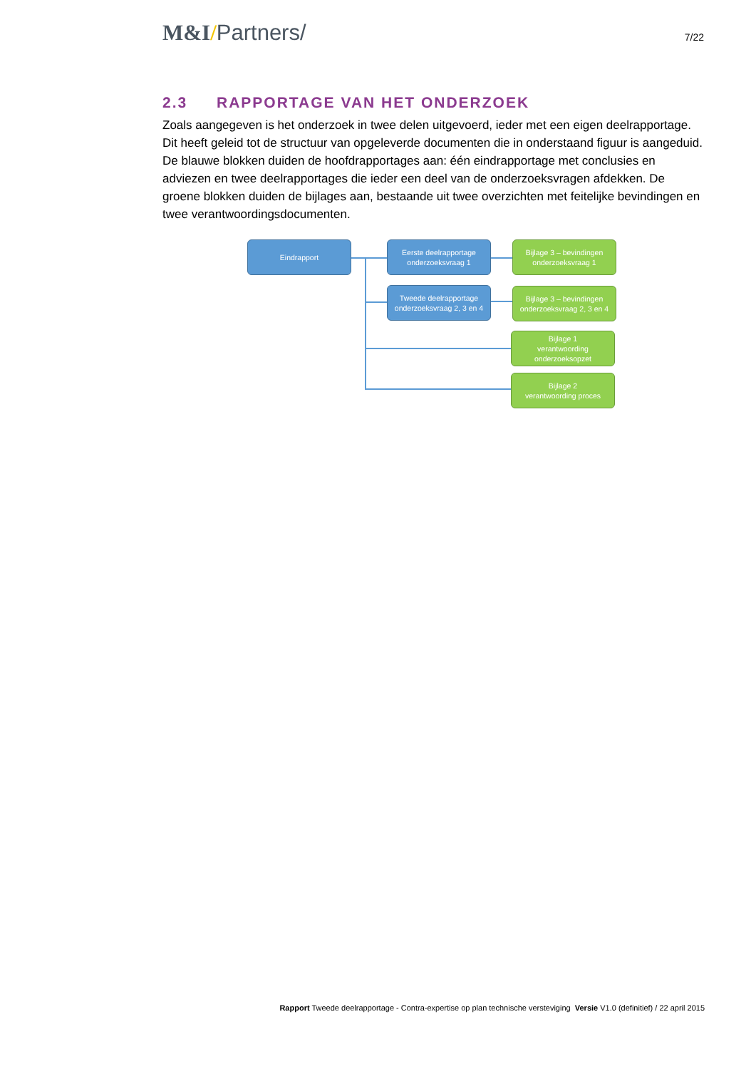M&I/Partners/
7/22
2.3 RAPPORTAGE VAN HET ONDERZOEK
Zoals aangegeven is het onderzoek in twee delen uitgevoerd, ieder met een eigen deelrapportage. Dit heeft geleid tot de structuur van opgeleverde documenten die in onderstaand figuur is aangeduid. De blauwe blokken duiden de hoofdrapportages aan: één eindrapportage met conclusies en adviezen en twee deelrapportages die ieder een deel van de onderzoeksvragen afdekken. De groene blokken duiden de bijlages aan, bestaande uit twee overzichten met feitelijke bevindingen en twee verantwoordingsdocumenten.
Eindrapport
Eerste deelrapportage
onderzoeksvraag 1
Bijlage 3 – bevindingen
onderzoeksvraag 1
Tweede deelrapportage
onderzoeksvraag 2, 3 en 4
Bijlage 3 – bevindingen
onderzoeksvraag 2, 3 en 4
Bijlage 1
verantwoording
onderzoeksopzet
Bijlage 2
verantwoording proces
Rapport Tweede deelrapportage - Contra-expertise op plan technische versteviging Versie V1.0 (definitief) / 22 april 2015